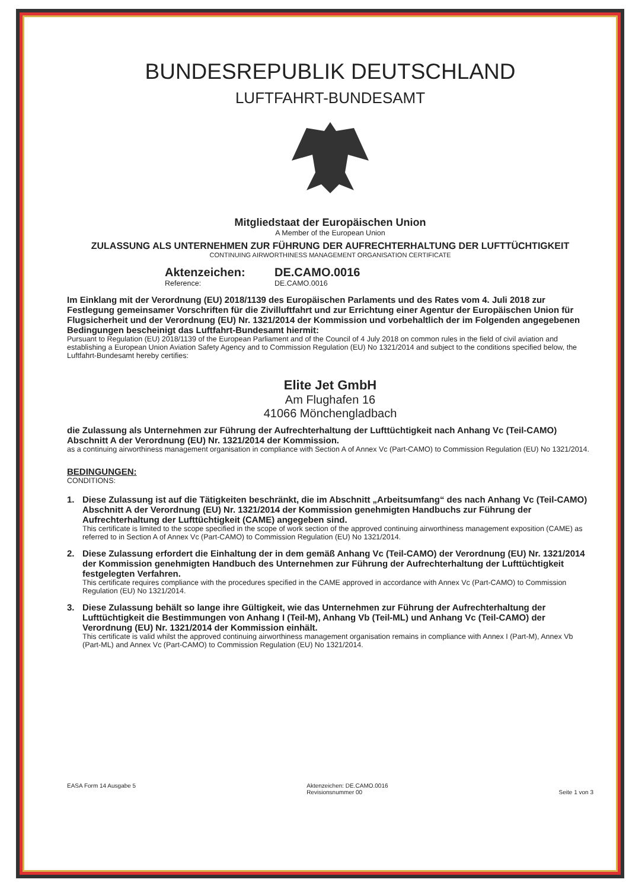BUNDESREPUBLIK DEUTSCHLAND
LUFTFAHRT-BUNDESAMT
Mitgliedstaat der Europäischen Union
A Member of the European Union
ZULASSUNG ALS UNTERNEHMEN ZUR FÜHRUNG DER AUFRECHTERHALTUNG DER LUFTTÜCHTIGKEIT
CONTINUING AIRWORTHINESS MANAGEMENT ORGANISATION CERTIFICATE
Aktenzeichen:
Reference:
DE.CAMO.0016
DE.CAMO.0016
Im Einklang mit der Verordnung (EU) 2018/1139 des Europäischen Parlaments und des Rates vom 4. Juli 2018 zur Festlegung gemeinsamer Vorschriften für die Zivilluftfahrt und zur Errichtung einer Agentur der Europäischen Union für Flugsicherheit und der Verordnung (EU) Nr. 1321/2014 der Kommission und vorbehaltlich der im Folgenden angegebenen Bedingungen bescheinigt das Luftfahrt-Bundesamt hiermit:
Pursuant to Regulation (EU) 2018/1139 of the European Parliament and of the Council of 4 July 2018 on common rules in the field of civil aviation and establishing a European Union Aviation Safety Agency and to Commission Regulation (EU) No 1321/2014 and subject to the conditions specified below, the Luftfahrt-Bundesamt hereby certifies:
Elite Jet GmbH
Am Flughafen 16
41066 Mönchengladbach
die Zulassung als Unternehmen zur Führung der Aufrechterhaltung der Lufttüchtigkeit nach Anhang Vc (Teil-CAMO) Abschnitt A der Verordnung (EU) Nr. 1321/2014 der Kommission.
as a continuing airworthiness management organisation in compliance with Section A of Annex Vc (Part-CAMO) to Commission Regulation (EU) No 1321/2014.
BEDINGUNGEN:
CONDITIONS:
1. Diese Zulassung ist auf die Tätigkeiten beschränkt, die im Abschnitt „Arbeitsumfang“ des nach Anhang Vc (Teil-CAMO) Abschnitt A der Verordnung (EU) Nr. 1321/2014 der Kommission genehmigten Handbuchs zur Führung der Aufrechterhaltung der Lufttüchtigkeit (CAME) angegeben sind.
This certificate is limited to the scope specified in the scope of work section of the approved continuing airworthiness management exposition (CAME) as referred to in Section A of Annex Vc (Part-CAMO) to Commission Regulation (EU) No 1321/2014.
2. Diese Zulassung erfordert die Einhaltung der in dem gemäß Anhang Vc (Teil-CAMO) der Verordnung (EU) Nr. 1321/2014 der Kommission genehmigten Handbuch des Unternehmen zur Führung der Aufrechterhaltung der Lufttüchtigkeit festgelegten Verfahren.
This certificate requires compliance with the procedures specified in the CAME approved in accordance with Annex Vc (Part-CAMO) to Commission Regulation (EU) No 1321/2014.
3. Diese Zulassung behält so lange ihre Gültigkeit, wie das Unternehmen zur Führung der Aufrechterhaltung der Lufttüchtigkeit die Bestimmungen von Anhang I (Teil-M), Anhang Vb (Teil-ML) und Anhang Vc (Teil-CAMO) der Verordnung (EU) Nr. 1321/2014 der Kommission einhält.
This certificate is valid whilst the approved continuing airworthiness management organisation remains in compliance with Annex I (Part-M), Annex Vb (Part-ML) and Annex Vc (Part-CAMO) to Commission Regulation (EU) No 1321/2014.
EASA Form 14 Ausgabe 5 Aktenzeichen: DE.CAMO.0016
Revisionsnummer 00
Seite 1 von 3